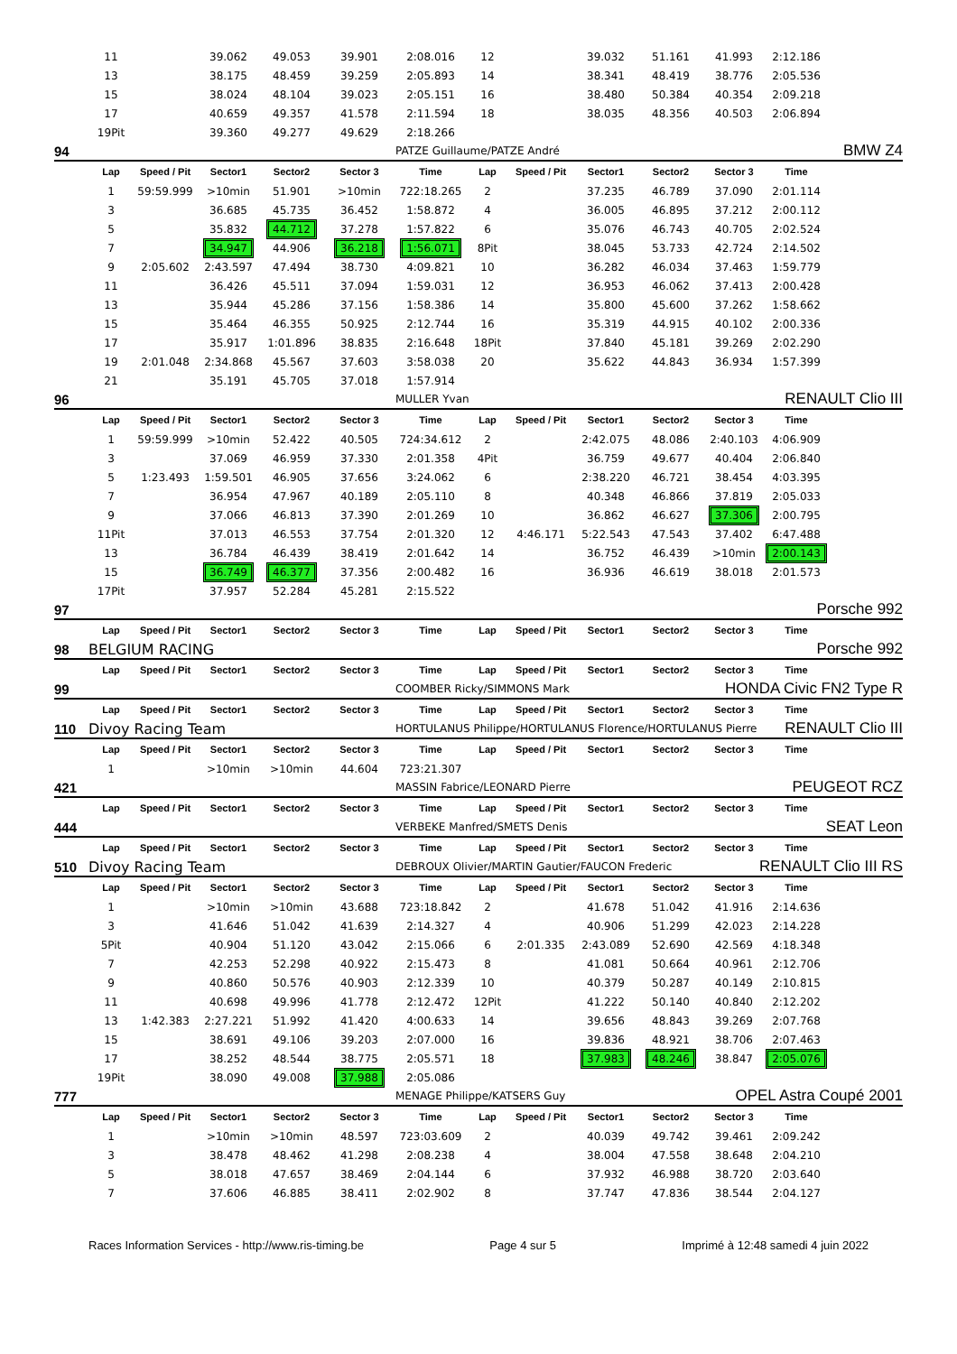| | 11 | | 39.062 | 49.053 | 39.901 | 2:08.016 | 12 | | 39.032 | 51.161 | 41.993 | 2:12.186 | |
| | 13 | | 38.175 | 48.459 | 39.259 | 2:05.893 | 14 | | 38.341 | 48.419 | 38.776 | 2:05.536 | |
| | 15 | | 38.024 | 48.104 | 39.023 | 2:05.151 | 16 | | 38.480 | 50.384 | 40.354 | 2:09.218 | |
| | 17 | | 40.659 | 49.357 | 41.578 | 2:11.594 | 18 | | 38.035 | 48.356 | 40.503 | 2:06.894 | |
| | 19Pit | | 39.360 | 49.277 | 49.629 | 2:18.266 | | | | | | | |
| 94 | | | | | | PATZE Guillaume/PATZE André | | | | | BMW Z4 | | |
| | Lap | Speed / Pit | Sector1 | Sector2 | Sector 3 | Time | Lap | Speed / Pit | Sector1 | Sector2 | Sector 3 | Time | |
| | 1 | 59:59.999 | >10min | 51.901 | >10min | 722:18.265 | 2 | | 37.235 | 46.789 | 37.090 | 2:01.114 | |
| | 3 | | 36.685 | 45.735 | 36.452 | 1:58.872 | 4 | | 36.005 | 46.895 | 37.212 | 2:00.112 | |
| | 5 | | 35.832 | 44.712 | 37.278 | 1:57.822 | 6 | | 35.076 | 46.743 | 40.705 | 2:02.524 | |
| | 7 | | 34.947 | 44.906 | 36.218 | 1:56.071 | 8Pit | | 38.045 | 53.733 | 42.724 | 2:14.502 | |
| | 9 | 2:05.602 | 2:43.597 | 47.494 | 38.730 | 4:09.821 | 10 | | 36.282 | 46.034 | 37.463 | 1:59.779 | |
| | 11 | | 36.426 | 45.511 | 37.094 | 1:59.031 | 12 | | 36.953 | 46.062 | 37.413 | 2:00.428 | |
| | 13 | | 35.944 | 45.286 | 37.156 | 1:58.386 | 14 | | 35.800 | 45.600 | 37.262 | 1:58.662 | |
| | 15 | | 35.464 | 46.355 | 50.925 | 2:12.744 | 16 | | 35.319 | 44.915 | 40.102 | 2:00.336 | |
| | 17 | | 35.917 | 1:01.896 | 38.835 | 2:16.648 | 18Pit | | 37.840 | 45.181 | 39.269 | 2:02.290 | |
| | 19 | 2:01.048 | 2:34.868 | 45.567 | 37.603 | 3:58.038 | 20 | | 35.622 | 44.843 | 36.934 | 1:57.399 | |
| | 21 | | 35.191 | 45.705 | 37.018 | 1:57.914 | | | | | | | |
| 96 | | | | | | MULLER Yvan | | | | | RENAULT Clio III | | |
| | Lap | Speed / Pit | Sector1 | Sector2 | Sector 3 | Time | Lap | Speed / Pit | Sector1 | Sector2 | Sector 3 | Time | |
| | 1 | 59:59.999 | >10min | 52.422 | 40.505 | 724:34.612 | 2 | | 2:42.075 | 48.086 | 2:40.103 | 4:06.909 | |
| | 3 | | 37.069 | 46.959 | 37.330 | 2:01.358 | 4Pit | | 36.759 | 49.677 | 40.404 | 2:06.840 | |
| | 5 | 1:23.493 | 1:59.501 | 46.905 | 37.656 | 3:24.062 | 6 | | 2:38.220 | 46.721 | 38.454 | 4:03.395 | |
| | 7 | | 36.954 | 47.967 | 40.189 | 2:05.110 | 8 | | 40.348 | 46.866 | 37.819 | 2:05.033 | |
| | 9 | | 37.066 | 46.813 | 37.390 | 2:01.269 | 10 | | 36.862 | 46.627 | 37.306 | 2:00.795 | |
| | 11Pit | | 37.013 | 46.553 | 37.754 | 2:01.320 | 12 | 4:46.171 | 5:22.543 | 47.543 | 37.402 | 6:47.488 | |
| | 13 | | 36.784 | 46.439 | 38.419 | 2:01.642 | 14 | | 36.752 | 46.439 | >10min | 2:00.143 | |
| | 15 | | 36.749 | 46.377 | 37.356 | 2:00.482 | 16 | | 36.936 | 46.619 | 38.018 | 2:01.573 | |
| | 17Pit | | 37.957 | 52.284 | 45.281 | 2:15.522 | | | | | | | |
| 97 | | | | | | | | | | | Porsche 992 | | |
| | Lap | Speed / Pit | Sector1 | Sector2 | Sector 3 | Time | Lap | Speed / Pit | Sector1 | Sector2 | Sector 3 | Time | |
| 98 | BELGIUM RACING | | | | | | | | | | Porsche 992 | | |
| | Lap | Speed / Pit | Sector1 | Sector2 | Sector 3 | Time | Lap | Speed / Pit | Sector1 | Sector2 | Sector 3 | Time | |
| 99 | | | | | | COOMBER Ricky/SIMMONS Mark | | | | | HONDA Civic FN2 Type R | | |
| | Lap | Speed / Pit | Sector1 | Sector2 | Sector 3 | Time | Lap | Speed / Pit | Sector1 | Sector2 | Sector 3 | Time | |
| 110 | Divoy Racing Team | | | | | HORTULANUS Philippe/HORTULANUS Florence/HORTULANUS Pierre | | | | | RENAULT Clio III | | |
| | Lap | Speed / Pit | Sector1 | Sector2 | Sector 3 | Time | Lap | Speed / Pit | Sector1 | Sector2 | Sector 3 | Time | |
| | 1 | | >10min | >10min | 44.604 | 723:21.307 | | | | | | | |
| 421 | | | | | | MASSIN Fabrice/LEONARD Pierre | | | | | PEUGEOT RCZ | | |
| | Lap | Speed / Pit | Sector1 | Sector2 | Sector 3 | Time | Lap | Speed / Pit | Sector1 | Sector2 | Sector 3 | Time | |
| 444 | | | | | | VERBEKE Manfred/SMETS Denis | | | | | SEAT Leon | | |
| | Lap | Speed / Pit | Sector1 | Sector2 | Sector 3 | Time | Lap | Speed / Pit | Sector1 | Sector2 | Sector 3 | Time | |
| 510 | Divoy Racing Team | | | | | DEBROUX Olivier/MARTIN Gautier/FAUCON Frederic | | | | | RENAULT Clio III RS | | |
| | Lap | Speed / Pit | Sector1 | Sector2 | Sector 3 | Time | Lap | Speed / Pit | Sector1 | Sector2 | Sector 3 | Time | |
| | 1 | | >10min | >10min | 43.688 | 723:18.842 | 2 | | 41.678 | 51.042 | 41.916 | 2:14.636 | |
| | 3 | | 41.646 | 51.042 | 41.639 | 2:14.327 | 4 | | 40.906 | 51.299 | 42.023 | 2:14.228 | |
| | 5Pit | | 40.904 | 51.120 | 43.042 | 2:15.066 | 6 | 2:01.335 | 2:43.089 | 52.690 | 42.569 | 4:18.348 | |
| | 7 | | 42.253 | 52.298 | 40.922 | 2:15.473 | 8 | | 41.081 | 50.664 | 40.961 | 2:12.706 | |
| | 9 | | 40.860 | 50.576 | 40.903 | 2:12.339 | 10 | | 40.379 | 50.287 | 40.149 | 2:10.815 | |
| | 11 | | 40.698 | 49.996 | 41.778 | 2:12.472 | 12Pit | | 41.222 | 50.140 | 40.840 | 2:12.202 | |
| | 13 | 1:42.383 | 2:27.221 | 51.992 | 41.420 | 4:00.633 | 14 | | 39.656 | 48.843 | 39.269 | 2:07.768 | |
| | 15 | | 38.691 | 49.106 | 39.203 | 2:07.000 | 16 | | 39.836 | 48.921 | 38.706 | 2:07.463 | |
| | 17 | | 38.252 | 48.544 | 38.775 | 2:05.571 | 18 | | 37.983 | 48.246 | 38.847 | 2:05.076 | |
| | 19Pit | | 38.090 | 49.008 | 37.988 | 2:05.086 | | | | | | | |
| 777 | | | | | | MENAGE Philippe/KATSERS Guy | | | | | OPEL Astra Coupé 2001 | | |
| | Lap | Speed / Pit | Sector1 | Sector2 | Sector 3 | Time | Lap | Speed / Pit | Sector1 | Sector2 | Sector 3 | Time | |
| | 1 | | >10min | >10min | 48.597 | 723:03.609 | 2 | | 40.039 | 49.742 | 39.461 | 2:09.242 | |
| | 3 | | 38.478 | 48.462 | 41.298 | 2:08.238 | 4 | | 38.004 | 47.558 | 38.648 | 2:04.210 | |
| | 5 | | 38.018 | 47.657 | 38.469 | 2:04.144 | 6 | | 37.932 | 46.988 | 38.720 | 2:03.640 | |
| | 7 | | 37.606 | 46.885 | 38.411 | 2:02.902 | 8 | | 37.747 | 47.836 | 38.544 | 2:04.127 | |
Races Information Services - http://www.ris-timing.be Page 4 sur 5 Imprimé à 12:48 samedi 4 juin 2022